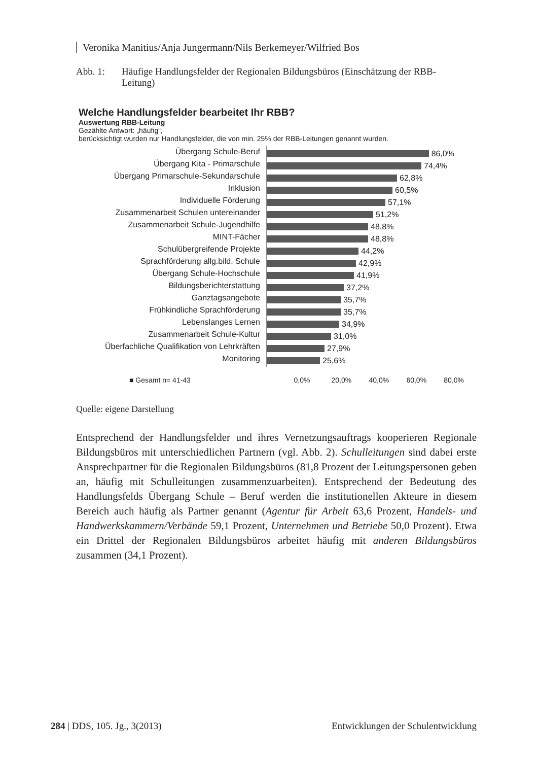Veronika Manitius/Anja Jungermann/Nils Berkemeyer/Wilfried Bos
Abb. 1: Häufige Handlungsfelder der Regionalen Bildungsbüros (Einschätzung der RBB-Leitung)
Welche Handlungsfelder bearbeitet Ihr RBB?
Auswertung RBB-Leitung
Gezählte Antwort: „häufig“,
berücksichtigt wurden nur Handlungsfelder, die von min. 25% der RBB-Leitungen genannt wurden.
Übergang Schule-Beruf
Übergang Kita - Primarschule
Übergang Primarschule-Sekundarschule
Inklusion
Individuelle Förderung
Zusammenarbeit Schulen untereinander
Zusammenarbeit Schule-Jugendhilfe
MINT-Fächer
Schulübergreifende Projekte
Sprachförderung allg.bild. Schule
Übergang Schule-Hochschule
Bildungsberichterstattung
Ganztagsangebote
Frühkindliche Sprachförderung
Lebenslanges Lernen
Zusammenarbeit Schule-Kultur
Überfachliche Qualifikation von Lehrkräften
Monitoring
86,0%
74,4%
62,8%
60,5%
57,1%
51,2%
48,8%
48,8%
44,2%
42,9%
41,9%
37,2%
35,7%
35,7%
34,9%
31,0%
27,9%
25,6%
■ Gesamt n= 41-43 0,0% 20,0% 40,0% 60,0% 80,0%
Quelle: eigene Darstellung
Entsprechend der Handlungsfelder und ihres Vernetzungsauftrags kooperieren Regionale Bildungsbüros mit unterschiedlichen Partnern (vgl. Abb. 2). Schulleitungen sind dabei erste Ansprechpartner für die Regionalen Bildungsbüros (81,8 Prozent der Leitungspersonen geben an, häufig mit Schulleitungen zusammenzuarbeiten). Entsprechend der Bedeutung des Handlungsfelds Übergang Schule – Beruf werden die institutionellen Akteure in diesem Bereich auch häufig als Partner genannt (Agentur für Arbeit 63,6 Prozent, Handels- und Handwerkskammern/Verbände 59,1 Prozent, Unternehmen und Betriebe 50,0 Prozent). Etwa ein Drittel der Regionalen Bildungsbüros arbeitet häufig mit anderen Bildungsbüros zusammen (34,1 Prozent).
284 | DDS, 105. Jg., 3(2013) Entwicklungen der Schulentwicklung